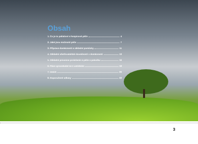Obsah
1. Co je to paliativní a hospicová péče 4
2. Jaké jsou možnosti péče 7
3. Příprava domácnosti a základní pomůcky 11
4. Základní ošetřovatelské dovednosti v domácnosti 13
5. Základní prevence proleženin a péče o pokožku 16
6. Fáze vyrovnávání se s umíráním 18
7. Umírá 20
8. Doporučené odkazy 22
3